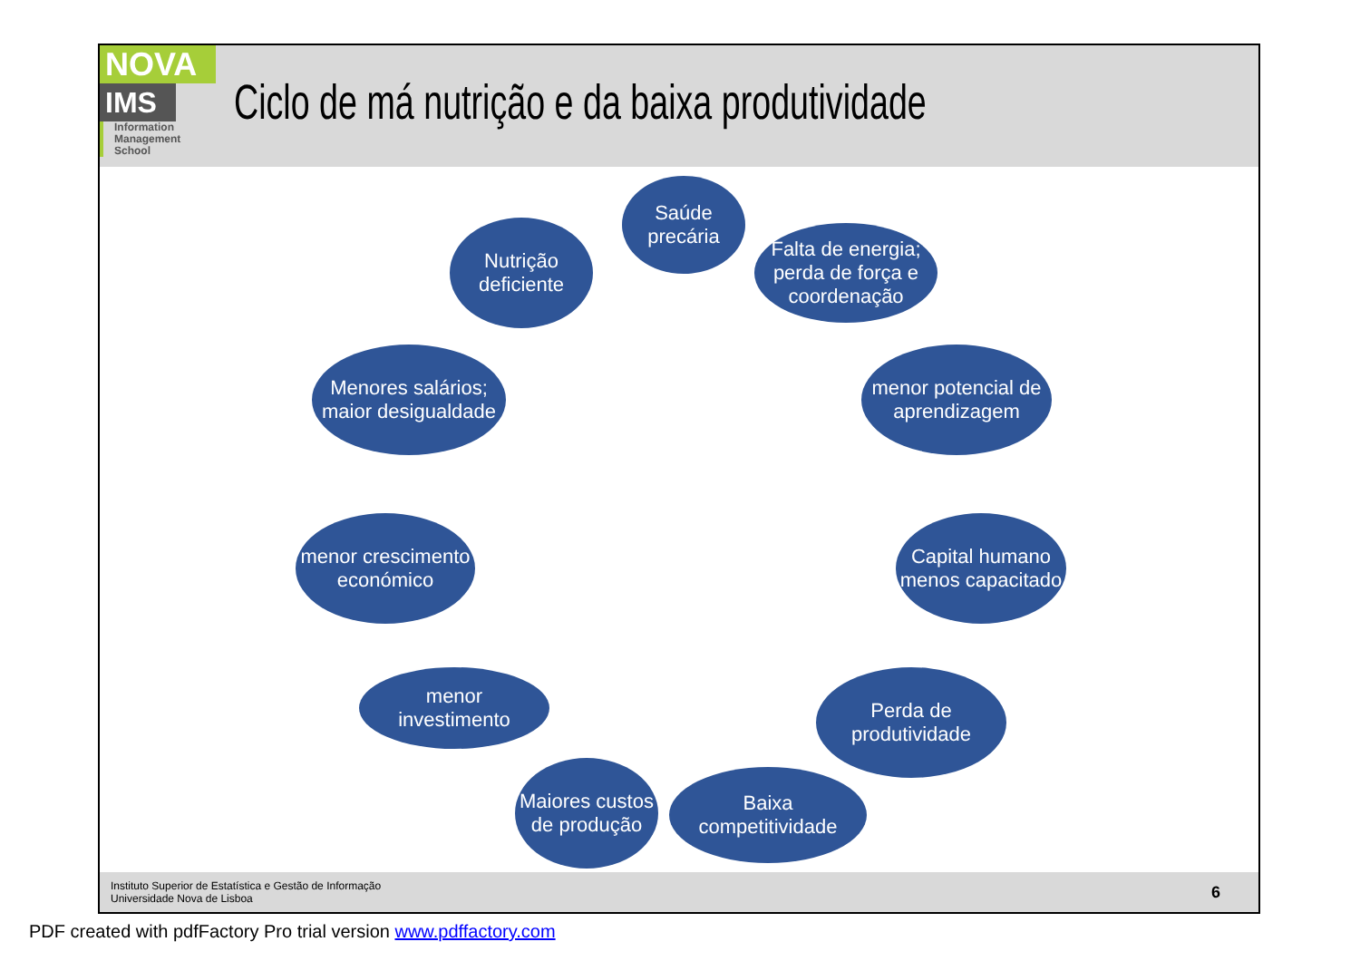NOVA
IMS
Information
Management
School
Ciclo de má nutrição e da baixa produtividade
Saúde
precária
Falta de energia; perda de força e coordenação
menor potencial de aprendizagem
Capital humano menos capacitado
Perda de
produtividade
Baixa
competitividade
Maiores custos de produção
menor
investimento
menor crescimento económico
Menores salários; maior desigualdade
Nutrição
deficiente
Instituto Superior de Estatística e Gestão de Informação
Universidade Nova de Lisboa
6
PDF created with pdfFactory Pro trial version www.pdffactory.com